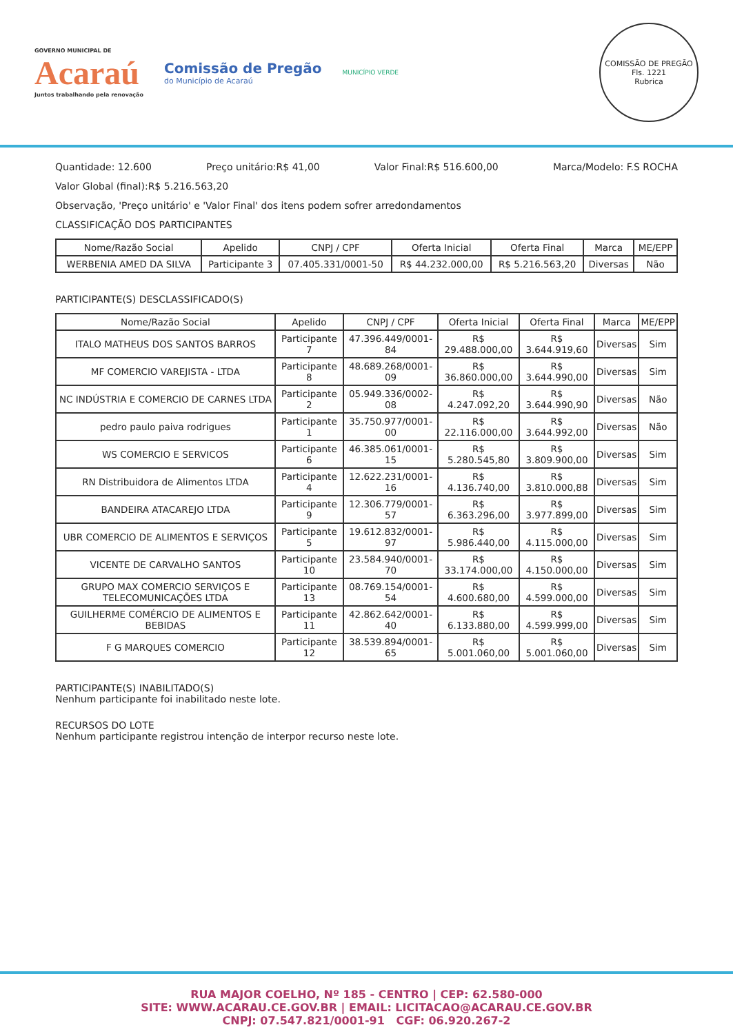GOVERNO MUNICIPAL DE
Acaraú
Juntos trabalhando pela renovação
Comissão de Pregão
do Município de Acaraú
MUNICÍPIO VERDE
COMISSÃO DE PREGÃO
Fls. 1221
Rubrica
Quantidade: 12.600 Preço unitário:R$ 41,00 Valor Final:R$ 516.600,00 Marca/Modelo: F.S ROCHA
Valor Global (final):R$ 5.216.563,20
Observação, 'Preço unitário' e 'Valor Final' dos itens podem sofrer arredondamentos
CLASSIFICAÇÃO DOS PARTICIPANTES
| Nome/Razão Social | Apelido | CNPJ / CPF | Oferta Inicial | Oferta Final | Marca | ME/EPP |
| --- | --- | --- | --- | --- | --- | --- |
| WERBENIA AMED DA SILVA | Participante 3 | 07.405.331/0001-50 | R$ 44.232.000,00 | R$ 5.216.563,20 | Diversas | Não |
PARTICIPANTE(S) DESCLASSIFICADO(S)
| Nome/Razão Social | Apelido | CNPJ / CPF | Oferta Inicial | Oferta Final | Marca | ME/EPP |
| --- | --- | --- | --- | --- | --- | --- |
| ITALO MATHEUS DOS SANTOS BARROS | Participante 7 | 47.396.449/0001-84 | R$ 29.488.000,00 | R$ 3.644.919,60 | Diversas | Sim |
| MF COMERCIO VAREJISTA - LTDA | Participante 8 | 48.689.268/0001-09 | R$ 36.860.000,00 | R$ 3.644.990,00 | Diversas | Sim |
| NC INDÚSTRIA E COMERCIO DE CARNES LTDA | Participante 2 | 05.949.336/0002-08 | R$ 4.247.092,20 | R$ 3.644.990,90 | Diversas | Não |
| pedro paulo paiva rodrigues | Participante 1 | 35.750.977/0001-00 | R$ 22.116.000,00 | R$ 3.644.992,00 | Diversas | Não |
| WS COMERCIO E SERVICOS | Participante 6 | 46.385.061/0001-15 | R$ 5.280.545,80 | R$ 3.809.900,00 | Diversas | Sim |
| RN Distribuidora de Alimentos LTDA | Participante 4 | 12.622.231/0001-16 | R$ 4.136.740,00 | R$ 3.810.000,88 | Diversas | Sim |
| BANDEIRA ATACAREJO LTDA | Participante 9 | 12.306.779/0001-57 | R$ 6.363.296,00 | R$ 3.977.899,00 | Diversas | Sim |
| UBR COMERCIO DE ALIMENTOS E SERVIÇOS | Participante 5 | 19.612.832/0001-97 | R$ 5.986.440,00 | R$ 4.115.000,00 | Diversas | Sim |
| VICENTE DE CARVALHO SANTOS | Participante 10 | 23.584.940/0001-70 | R$ 33.174.000,00 | R$ 4.150.000,00 | Diversas | Sim |
| GRUPO MAX COMERCIO SERVIÇOS E TELECOMUNICAÇÕES LTDA | Participante 13 | 08.769.154/0001-54 | R$ 4.600.680,00 | R$ 4.599.000,00 | Diversas | Sim |
| GUILHERME COMÉRCIO DE ALIMENTOS E BEBIDAS | Participante 11 | 42.862.642/0001-40 | R$ 6.133.880,00 | R$ 4.599.999,00 | Diversas | Sim |
| F G MARQUES COMERCIO | Participante 12 | 38.539.894/0001-65 | R$ 5.001.060,00 | R$ 5.001.060,00 | Diversas | Sim |
PARTICIPANTE(S) INABILITADO(S)
Nenhum participante foi inabilitado neste lote.
RECURSOS DO LOTE
Nenhum participante registrou intenção de interpor recurso neste lote.
RUA MAJOR COELHO, Nº 185 - CENTRO | CEP: 62.580-000
SITE: WWW.ACARAU.CE.GOV.BR | EMAIL: LICITACAO@ACARAU.CE.GOV.BR
CNPJ: 07.547.821/0001-91 CGF: 06.920.267-2